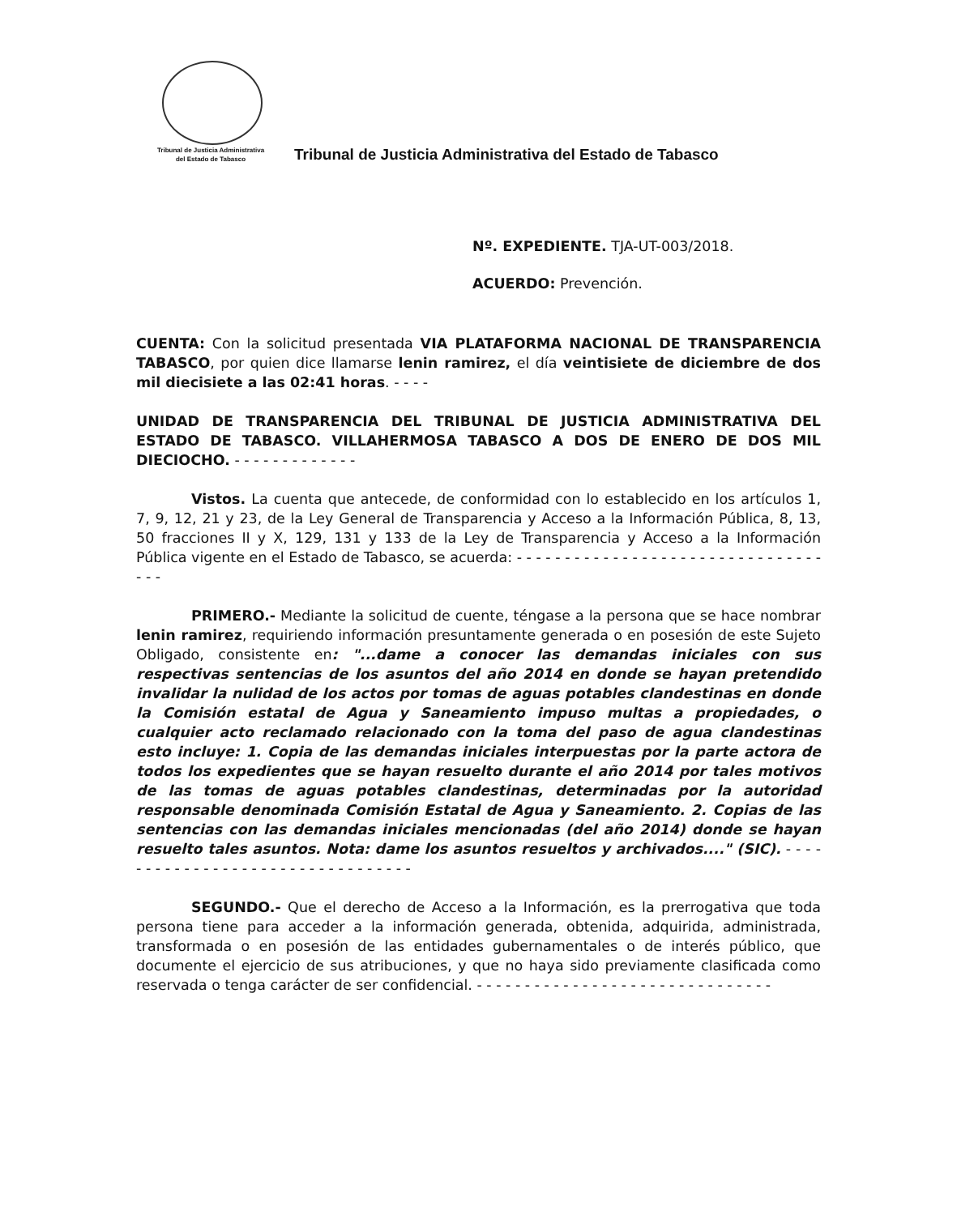Tribunal de Justicia Administrativa
del Estado de Tabasco
Tribunal de Justicia Administrativa del Estado de Tabasco
Nº. EXPEDIENTE. TJA-UT-003/2018.
ACUERDO: Prevención.
CUENTA: Con la solicitud presentada VIA PLATAFORMA NACIONAL DE TRANSPARENCIA TABASCO, por quien dice llamarse lenin ramirez, el día veintisiete de diciembre de dos mil diecisiete a las 02:41 horas. - - - -
UNIDAD DE TRANSPARENCIA DEL TRIBUNAL DE JUSTICIA ADMINISTRATIVA DEL ESTADO DE TABASCO. VILLAHERMOSA TABASCO A DOS DE ENERO DE DOS MIL DIECIOCHO. - - - - - - - - - - - - -
Vistos. La cuenta que antecede, de conformidad con lo establecido en los artículos 1, 7, 9, 12, 21 y 23, de la Ley General de Transparencia y Acceso a la Información Pública, 8, 13, 50 fracciones II y X, 129, 131 y 133 de la Ley de Transparencia y Acceso a la Información Pública vigente en el Estado de Tabasco, se acuerda: - - - - - - - - - - - - - - - - - - - - - - - - - - - - - - - - - - -
PRIMERO.- Mediante la solicitud de cuente, téngase a la persona que se hace nombrar lenin ramirez, requiriendo información presuntamente generada o en posesión de este Sujeto Obligado, consistente en: "...dame a conocer las demandas iniciales con sus respectivas sentencias de los asuntos del año 2014 en donde se hayan pretendido invalidar la nulidad de los actos por tomas de aguas potables clandestinas en donde la Comisión estatal de Agua y Saneamiento impuso multas a propiedades, o cualquier acto reclamado relacionado con la toma del paso de agua clandestinas esto incluye: 1. Copia de las demandas iniciales interpuestas por la parte actora de todos los expedientes que se hayan resuelto durante el año 2014 por tales motivos de las tomas de aguas potables clandestinas, determinadas por la autoridad responsable denominada Comisión Estatal de Agua y Saneamiento. 2. Copias de las sentencias con las demandas iniciales mencionadas (del año 2014) donde se hayan resuelto tales asuntos. Nota: dame los asuntos resueltos y archivados...." (SIC). - - - - - - - - - - - - - - - - - - - - - - - - - - - - - - - - -
SEGUNDO.- Que el derecho de Acceso a la Información, es la prerrogativa que toda persona tiene para acceder a la información generada, obtenida, adquirida, administrada, transformada o en posesión de las entidades gubernamentales o de interés público, que documente el ejercicio de sus atribuciones, y que no haya sido previamente clasificada como reservada o tenga carácter de ser confidencial. - - - - - - - - - - - - - - - - - - - - - - - - - - - - - - -